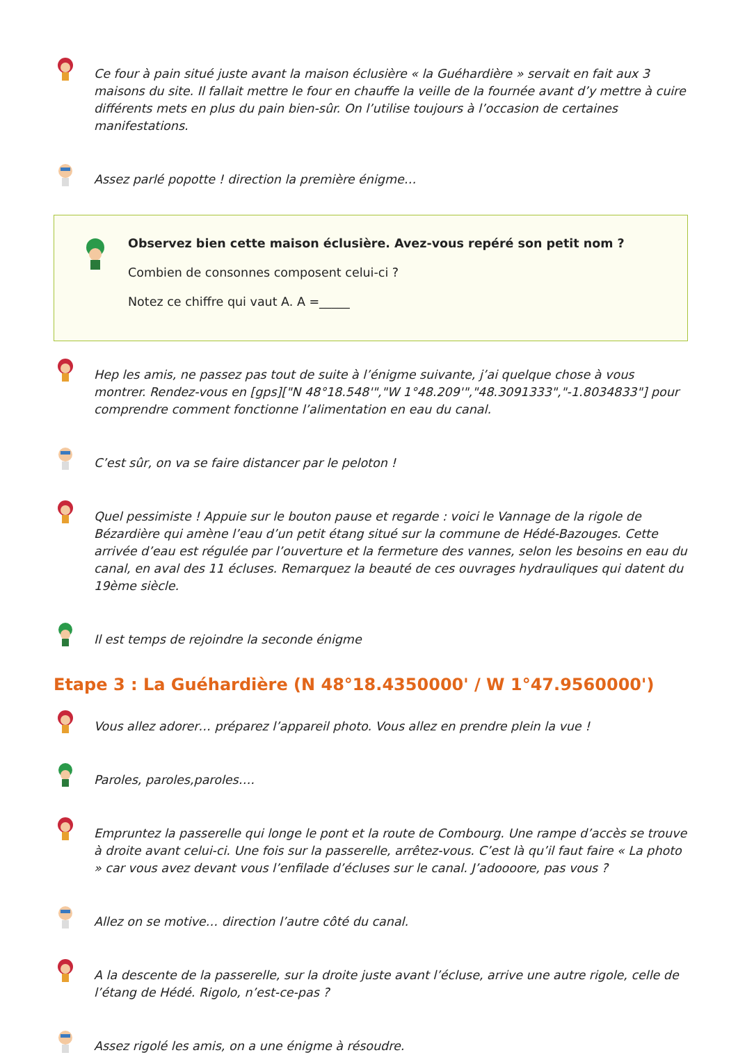Ce four à pain situé juste avant la maison éclusière « la Guéhardière » servait en fait aux 3 maisons du site. Il fallait mettre le four en chauffe la veille de la fournée avant d’y mettre à cuire différents mets en plus du pain bien-sûr. On l’utilise toujours à l’occasion de certaines manifestations.
Assez parlé popotte ! direction la première énigme…
Observez bien cette maison éclusière. Avez-vous repéré son petit nom ?
Combien de consonnes composent celui-ci ?
Notez ce chiffre qui vaut A. A =_____
Hep les amis, ne passez pas tout de suite à l’énigme suivante, j’ai quelque chose à vous montrer. Rendez-vous en [gps]["N 48°18.548'","W 1°48.209'","48.3091333","-1.8034833"] pour comprendre comment fonctionne l’alimentation en eau du canal.
C’est sûr, on va se faire distancer par le peloton !
Quel pessimiste ! Appuie sur le bouton pause et regarde : voici le Vannage de la rigole de Bézardière qui amène l’eau d’un petit étang situé sur la commune de Hédé-Bazouges. Cette arrivée d’eau est régulée par l’ouverture et la fermeture des vannes, selon les besoins en eau du canal, en aval des 11 écluses. Remarquez la beauté de ces ouvrages hydrauliques qui datent du 19ème siècle.
Il est temps de rejoindre la seconde énigme
Etape 3 : La Guéhardière (N 48°18.4350000' / W 1°47.9560000')
Vous allez adorer… préparez l’appareil photo. Vous allez en prendre plein la vue !
Paroles, paroles,paroles….
Empruntez la passerelle qui longe le pont et la route de Combourg. Une rampe d’accès se trouve à droite avant celui-ci. Une fois sur la passerelle, arrêtez-vous. C’est là qu’il faut faire « La photo » car vous avez devant vous l’enfilade d’écluses sur le canal. J’adoooore, pas vous ?
Allez on se motive… direction l’autre côté du canal.
A la descente de la passerelle, sur la droite juste avant l’écluse, arrive une autre rigole, celle de l’étang de Hédé. Rigolo, n’est-ce-pas ?
Assez rigolé les amis, on a une énigme à résoudre.